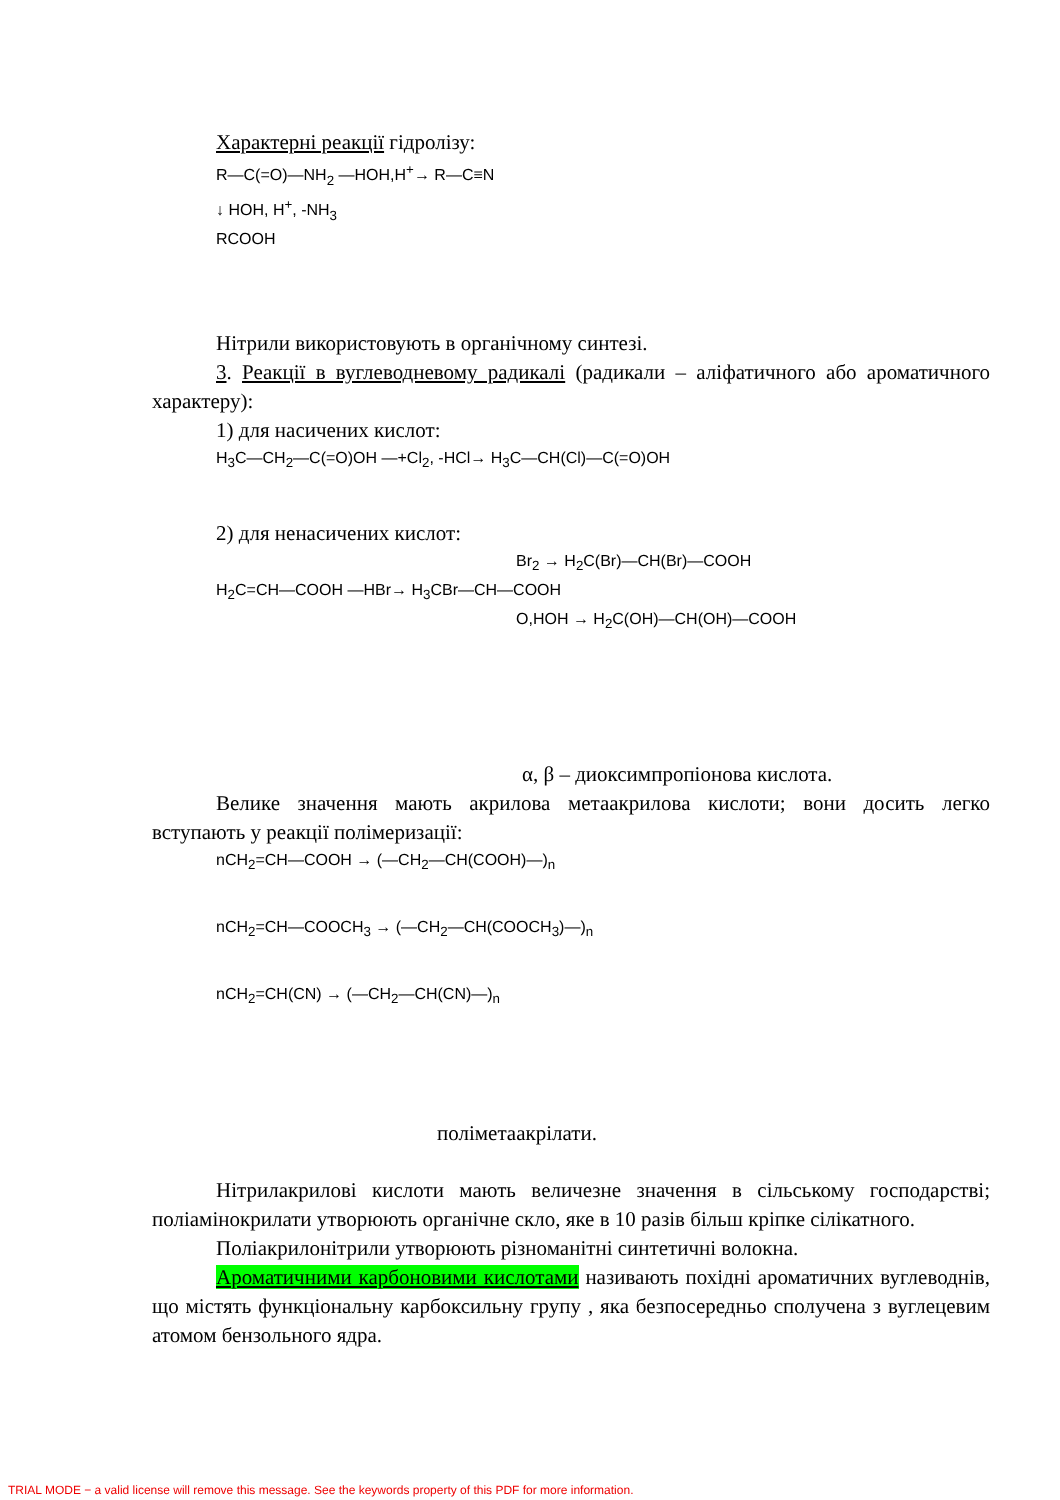Характерні реакції гідролізу:
R—C(=O)—NH<sub>2</sub> —HOH,H<sup>+</sup>→ R—C≡N
↓ HOH, H<sup>+</sup>, -NH<sub>3</sub>
RCOOH
Нітрили використовують в органічному синтезі.
3. Реакції в вуглеводневому радикалі (радикали – аліфатичного або ароматичного характеру):
1) для насичених кислот:
H<sub>3</sub>C—CH<sub>2</sub>—C(=O)OH —+Cl<sub>2</sub>, -HCl→ H<sub>3</sub>C—CH(Cl)—C(=O)OH
2) для ненасичених кислот:
Br<sub>2</sub> → H<sub>2</sub>C(Br)—CH(Br)—COOH
H<sub>2</sub>C=CH—COOH —HBr→ H<sub>3</sub>CBr—CH—COOH
O,HOH → H<sub>2</sub>C(OH)—CH(OH)—COOH
α, β – диоксимпропіонова кислота.
Велике значення мають акрилова метаакрилова кислоти; вони досить легко вступають у реакції полімеризації:
nCH<sub>2</sub>=CH—COOH → (—CH<sub>2</sub>—CH(COOH)—)<sub>n</sub>
nCH<sub>2</sub>=CH—COOCH<sub>3</sub> → (—CH<sub>2</sub>—CH(COOCH<sub>3</sub>)—)<sub>n</sub>
nCH<sub>2</sub>=CH(CN) → (—CH<sub>2</sub>—CH(CN)—)<sub>n</sub>
поліметаакрілати.
Нітрилакрилові кислоти мають величезне значення в сільському господарстві; поліамінокрилати утворюють органічне скло, яке в 10 разів більш кріпке сілікатного.
Поліакрилонітрили утворюють різноманітні синтетичні волокна.
Ароматичними карбоновими кислотами називають похідні ароматичних вуглеводнів, що містять функціональну карбоксильну групу , яка безпосередньо сполучена з вуглецевим атомом бензольного ядра.
TRIAL MODE − a valid license will remove this message. See the keywords property of this PDF for more information.